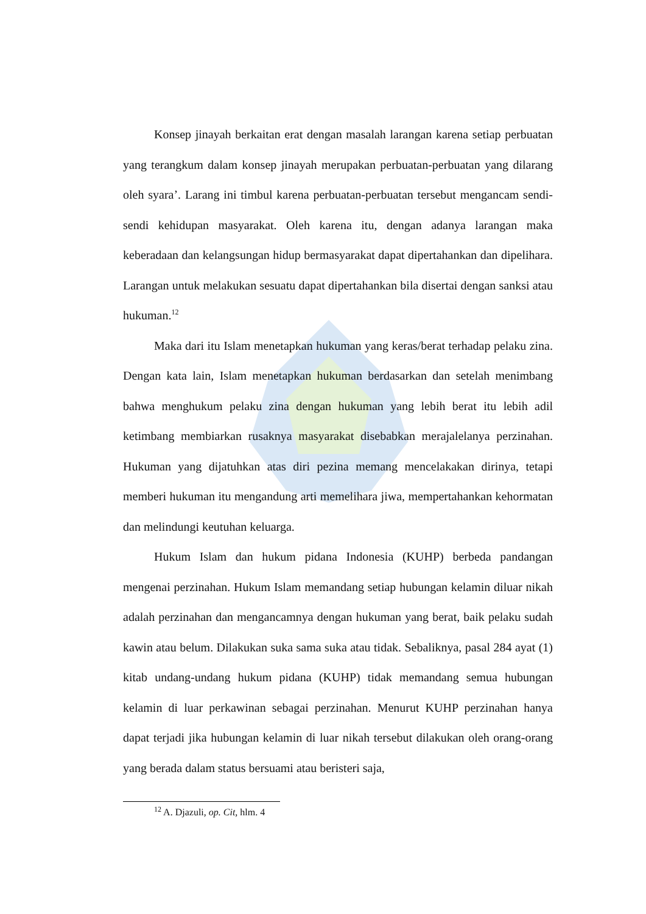Konsep jinayah berkaitan erat dengan masalah larangan karena setiap perbuatan yang terangkum dalam konsep jinayah merupakan perbuatan-perbuatan yang dilarang oleh syara’. Larang ini timbul karena perbuatan-perbuatan tersebut mengancam sendi-sendi kehidupan masyarakat. Oleh karena itu, dengan adanya larangan maka keberadaan dan kelangsungan hidup bermasyarakat dapat dipertahankan dan dipelihara. Larangan untuk melakukan sesuatu dapat dipertahankan bila disertai dengan sanksi atau hukuman.<sup>12</sup>
Maka dari itu Islam menetapkan hukuman yang keras/berat terhadap pelaku zina. Dengan kata lain, Islam menetapkan hukuman berdasarkan dan setelah menimbang bahwa menghukum pelaku zina dengan hukuman yang lebih berat itu lebih adil ketimbang membiarkan rusaknya masyarakat disebabkan merajalelanya perzinahan. Hukuman yang dijatuhkan atas diri pezina memang mencelakakan dirinya, tetapi memberi hukuman itu mengandung arti memelihara jiwa, mempertahankan kehormatan dan melindungi keutuhan keluarga.
Hukum Islam dan hukum pidana Indonesia (KUHP) berbeda pandangan mengenai perzinahan. Hukum Islam memandang setiap hubungan kelamin diluar nikah adalah perzinahan dan mengancamnya dengan hukuman yang berat, baik pelaku sudah kawin atau belum. Dilakukan suka sama suka atau tidak. Sebaliknya, pasal 284 ayat (1) kitab undang-undang hukum pidana (KUHP) tidak memandang semua hubungan kelamin di luar perkawinan sebagai perzinahan. Menurut KUHP perzinahan hanya dapat terjadi jika hubungan kelamin di luar nikah tersebut dilakukan oleh orang-orang yang berada dalam status bersuami atau beristeri saja,
<sup>12</sup> A. Djazuli, op. Cit, hlm. 4